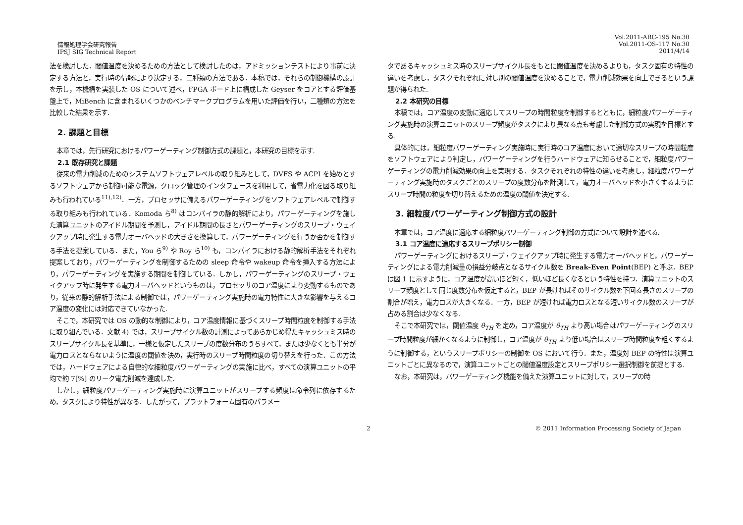情報処理学会研究報告
IPSJ SIG Technical Report
Vol.2011-ARC-195 No.30
Vol.2011-OS-117 No.30
2011/4/14
法を検討した．閾値温度を決めるための方法として検討したのは，アドミッションテストにより事前に決定する方法と，実行時の情報により決定する，二種類の方法である．本稿では，それらの制御機構の設計を示し，本機構を実装した OS について述べ，FPGA ボード上に構成した Geyser をコアとする評価基盤上で，MiBench に含まれるいくつかのベンチマークプログラムを用いた評価を行い，二種類の方法を比較した結果を示す.
2. 課題と目標
本章では，先行研究におけるパワーゲーティング制御方式の課題と，本研究の目標を示す.
2.1 既存研究と課題
従来の電力削減のためのシステムソフトウェアレベルの取り組みとして，DVFS や ACPI を始めとするソフトウェアから制御可能な電源，クロック管理のインタフェースを利用して，省電力化を図る取り組みも行われている<sup>11),12)</sup>．一方，プロセッサに備えるパワーゲーティングをソフトウェアレベルで制御する取り組みも行われている．Komoda ら<sup>8)</sup> はコンパイラの静的解析により，パワーゲーティングを施した演算ユニットのアイドル期間を予測し，アイドル期間の長さとパワーゲーティングのスリープ・ウェイクアップ時に発生する電力オーバヘッドの大きさを換算して，パワーゲーティングを行うか否かを制御する手法を提案している．また，You ら<sup>9)</sup> や Roy ら<sup>10)</sup> も，コンパイラにおける静的解析手法をそれぞれ提案しており，パワーゲーティングを制御するための sleep 命令や wakeup 命令を挿入する方法により，パワーゲーティングを実施する期間を制御している．しかし，パワーゲーティングのスリープ・ウェイクアップ時に発生する電力オーバヘッドというものは，プロセッサのコア温度により変動するものであり，従来の静的解析手法による制御では，パワーゲーティング実施時の電力特性に大きな影響を与えるコア温度の変化には対応できていなかった.
そこで，本研究では OS の動的な制御により，コア温度情報に基づくスリープ時間粒度を制御する手法に取り組んでいる．文献 4) では，スリープサイクル数の計測によってあらかじめ得たキャッシュミス時のスリープサイクル長を基準に，一様と仮定したスリープの度数分布のうちすべて，または少なくとも半分が電力ロスとならないように温度の閾値を決め，実行時のスリープ時間粒度の切り替えを行った．この方法では，ハードウェアによる自律的な細粒度パワーゲーティングの実施に比べ，すべての演算ユニットの平均で約 7[%] のリーク電力削減を達成した.
しかし，細粒度パワーゲーティング実施時に演算ユニットがスリープする頻度は命令列に依存するため，タスクにより特性が異なる．したがって，プラットフォーム固有のパラメー
タであるキャッシュミス時のスリープサイクル長をもとに閾値温度を決めるよりも，タスク固有の特性の違いを考慮し，タスクそれぞれに対し別の閾値温度を決めることで，電力削減効果を向上できるという課題が得られた.
2.2 本研究の目標
本稿では，コア温度の変動に適応してスリープの時間粒度を制御するとともに，細粒度パワーゲーティング実施時の演算ユニットのスリープ頻度がタスクにより異なる点も考慮した制御方式の実現を目標とする.
具体的には，細粒度パワーゲーティング実施時に実行時のコア温度において適切なスリープの時間粒度をソフトウェアにより判定し，パワーゲーティングを行うハードウェアに知らせることで，細粒度パワーゲーティングの電力削減効果の向上を実現する．タスクそれぞれの特性の違いを考慮し，細粒度パワーゲーティング実施時のタスクごとのスリープの度数分布を計測して，電力オーバヘッドを小さくするようにスリープ時間の粒度を切り替えるための温度の閾値を決定する.
3. 細粒度パワーゲーティング制御方式の設計
本章では，コア温度に適応する細粒度パワーゲーティング制御の方式について設計を述べる.
3.1 コア温度に適応するスリープポリシー制御
パワーゲーティングにおけるスリープ・ウェイクアップ時に発生する電力オーバヘッドと，パワーゲーティングによる電力削減量の損益分岐点となるサイクル数を Break-Even Point(BEP) と呼ぶ．BEP は図 1 に示すように，コア温度が高いほど短く，低いほど長くなるという特性を持つ．演算ユニットのスリープ頻度として同じ度数分布を仮定すると，BEP が長ければそのサイクル数を下回る長さのスリープの割合が増え，電力ロスが大きくなる．一方，BEP が短ければ電力ロスとなる短いサイクル数のスリープが占める割合は少なくなる.
そこで本研究では，閾値温度 θ<sub>TH</sub> を定め，コア温度が θ<sub>TH</sub> より高い場合はパワーゲーティングのスリープ時間粒度が細かくなるように制御し，コア温度が θ<sub>TH</sub> より低い場合はスリープ時間粒度を粗くするように制御する，というスリープポリシーの制御を OS において行う．また，温度対 BEP の特性は演算ユニットごとに異なるので，演算ユニットごとの閾値温度設定とスリープポリシー選択制御を前提とする.
なお，本研究は，パワーゲーティング機能を備えた演算ユニットに対して，スリープの時
2 © 2011 Information Processing Society of Japan